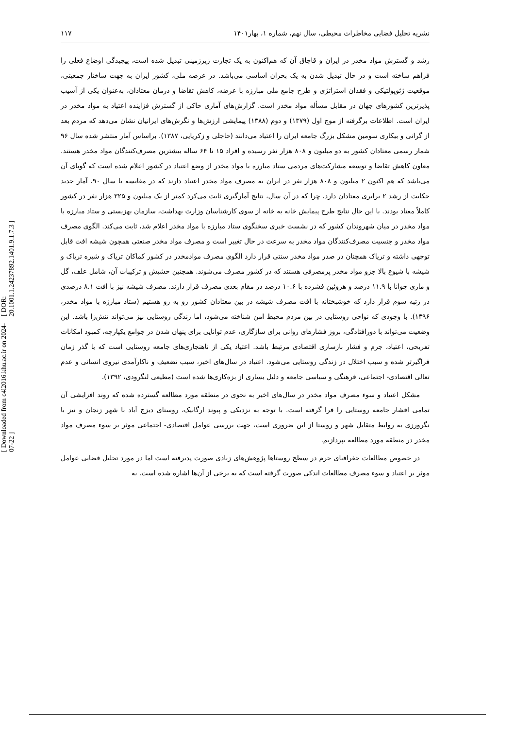[ Downloaded from c4i2016.khu.ac.ir on 2024-07-22 ] [ DOR: 20.1001.1.24237892.1401.9.1.7.3 ]
نشریه تحلیل فضایی مخاطرات محیطی، سال نهم، شماره ۱، بهار۱۴۰۱ ۱۱۷
رشد و گسترش مواد مخدر در ایران و قاچاق آن که هم‌اکنون به یک تجارت زیرزمینی تبدیل شده است، پیچیدگی اوضاع فعلی را فراهم ساخته است و در حال تبدیل شدن به یک بحران اساسی می‌باشد. در عرصه ملی، کشور ایران به جهت ساختار جمعیتی، موقعیت ژئوپولتیکی و فقدان استراتژی و طرح جامع ملی مبارزه با عرضه، کاهش تقاضا و درمان معتادان، به‌عنوان یکی از آسیب پذیرترین کشورهای جهان در مقابل مسأله مواد مخدر است. گزارش‌های آماری حاکی از گسترش فزاینده اعتیاد به مواد مخدر در ایران است. اطلاعات برگرفته از موج اول (۱۳۷۹) و دوم (۱۳۸۸) پیمایشی ارزش‌ها و نگرش‌های ایرانیان نشان می‌دهد که مردم بعد از گرانی و بیکاری سومین مشکل بزرگ جامعه ایران را اعتیاد می‌دانند (حاجلی و زکریایی، ۱۳۸۷). براساس آمار منتشر شده سال ۹۶ شمار رسمی معتادان کشور به دو میلیون و ۸۰۸ هزار نفر رسیده و افراد ۱۵ تا ۶۴ ساله بیشترین مصرف‌کنندگان مواد مخدر هستند. معاون کاهش تقاضا و توسعه مشارکت‌های مردمی ستاد مبارزه با مواد مخدر از وضع اعتیاد در کشور اعلام شده است که گویای آن می‌باشد که هم اکنون ۲ میلیون و ۸۰۸ هزار نفر در ایران به مصرف مواد مخدر اعتیاد دارند که در مقایسه با سال ۹۰، آمار جدید حکایت از رشد ۲ برابری معتادان دارد، چرا که در آن سال، نتایج آمارگیری ثابت می‌کرد کمتر از یک میلیون و ۳۲۵ هزار نفر در کشور کاملاً معتاد بودند. با این حال نتایج طرح پیمایش خانه به خانه از سوی کارشناسان وزارت بهداشت، سازمان بهزیستی و ستاد مبارزه با مواد مخدر در میان شهروندان کشور که در نشست خبری سخنگوی ستاد مبارزه با مواد مخدر اعلام شد، ثابت می‌کند. الگوی مصرف مواد مخدر و جنسیت مصرف‌کنندگان مواد مخدر به سرعت در حال تغییر است و مصرف مواد مخدر صنعتی همچون شیشه افت قابل توجهی داشته و تریاک همچنان در صدر مواد مخدر سنتی قرار دارد الگوی مصرف موادمخدر در کشور کماکان تریاک و شیره تریاک و شیشه با شیوع بالا جزو مواد مخدر پرمصرفی هستند که در کشور مصرف می‌شوند. همچنین حشیش و ترکیبات آن، شامل علف، گل و ماری جوانا با ۱۱.۹ درصد و هروئین فشرده با ۱۰.۶ درصد در مقام بعدی مصرف قرار دارند. مصرف شیشه نیز با افت ۸.۱ درصدی در رتبه سوم قرار دارد که خوشبختانه با افت مصرف شیشه در بین معتادان کشور رو به رو هستیم (ستاد مبارزه با مواد مخدر، ۱۳۹۶). با وجودی که نواحی روستایی در بین مردم محیط امن شناخته می‌شود، اما زندگی روستایی نیز می‌تواند تنش‌زا باشد. این وضعیت می‌تواند با دورافتادگی، بروز فشارهای روانی برای سازگاری، عدم توانایی برای پنهان شدن در جوامع یکپارچه، کمبود امکانات تفریحی، اعتیاد، جرم و فشار بازسازی اقتصادی مرتبط باشد. اعتیاد یکی از ناهنجاری‌های جامعه روستایی است که با گذر زمان فراگیرتر شده و سبب اختلال در زندگی روستایی می‌شود. اعتیاد در سال‌های اخیر، سبب تضعیف و ناکارآمدی نیروی انسانی و عدم تعالی اقتصادی- اجتماعی، فرهنگی و سیاسی جامعه و دلیل بساری از بزه‌کاری‌ها شده است (مطیعی لنگرودی، ۱۳۹۲).
مشکل اعتیاد و سوء مصرف مواد مخدر در سال‌های اخیر به نحوی در منطقه مورد مطالعه گسترده شده که روند افزایشی آن تمامی اقشار جامعه روستایی را فرا گرفته است. با توجه به نزدیکی و پیوند ارگانیک، روستای دیزج آباد با شهر زنجان و نیز با نگرورزی به روابط متقابل شهر و روستا از این ضروری است، جهت بررسی عوامل اقتصادی- اجتماعی موثر بر سوء مصرف مواد مخدر در منطقه مورد مطالعه بپردازیم.
در خصوص مطالعات جغرافیای جرم در سطح روستاها پژوهش‌های زیادی صورت پدیرفته است اما در مورد تحلیل فضایی عوامل موثر بر اعتیاد و سوء مصرف مطالعات اندکی صورت گرفته است که به برخی از آن‌ها اشاره شده است. به